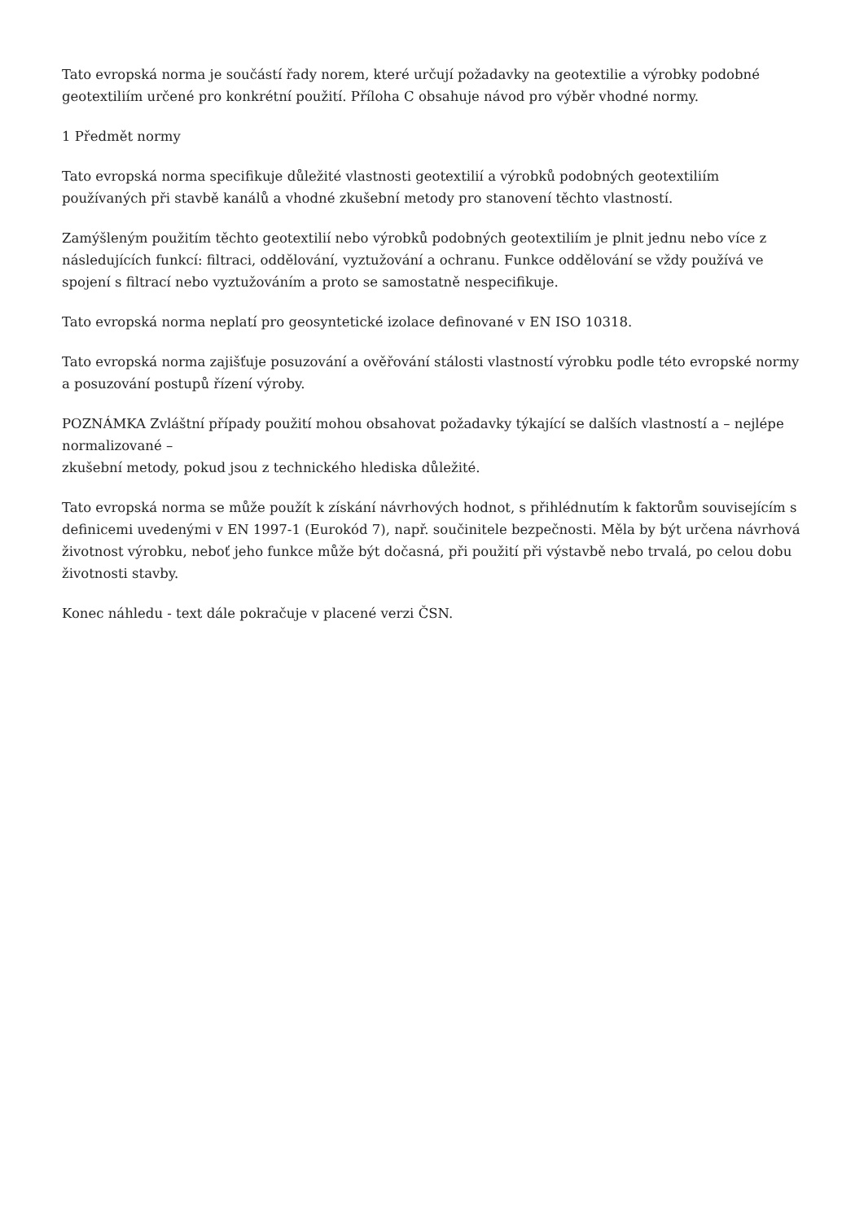Tato evropská norma je součástí řady norem, které určují požadavky na geotextilie a výrobky podobné geotextiliím určené pro konkrétní použití. Příloha C obsahuje návod pro výběr vhodné normy.
1 Předmět normy
Tato evropská norma specifikuje důležité vlastnosti geotextilií a výrobků podobných geotextiliím používaných při stavbě kanálů a vhodné zkušební metody pro stanovení těchto vlastností.
Zamýšleným použitím těchto geotextilií nebo výrobků podobných geotextiliím je plnit jednu nebo více z následujících funkcí: filtraci, oddělování, vyztužování a ochranu. Funkce oddělování se vždy používá ve spojení s filtrací nebo vyztužováním a proto se samostatně nespecifikuje.
Tato evropská norma neplatí pro geosyntetické izolace definované v EN ISO 10318.
Tato evropská norma zajišťuje posuzování a ověřování stálosti vlastností výrobku podle této evropské normy a posuzování postupů řízení výroby.
POZNÁMKA Zvláštní případy použití mohou obsahovat požadavky týkající se dalších vlastností a – nejlépe normalizované –
zkušební metody, pokud jsou z technického hlediska důležité.
Tato evropská norma se může použít k získání návrhových hodnot, s přihlédnutím k faktorům souvisejícím s definicemi uvedenými v EN 1997-1 (Eurokód 7), např. součinitele bezpečnosti. Měla by být určena návrhová životnost výrobku, neboť jeho funkce může být dočasná, při použití při výstavbě nebo trvalá, po celou dobu životnosti stavby.
Konec náhledu - text dále pokračuje v placené verzi ČSN.